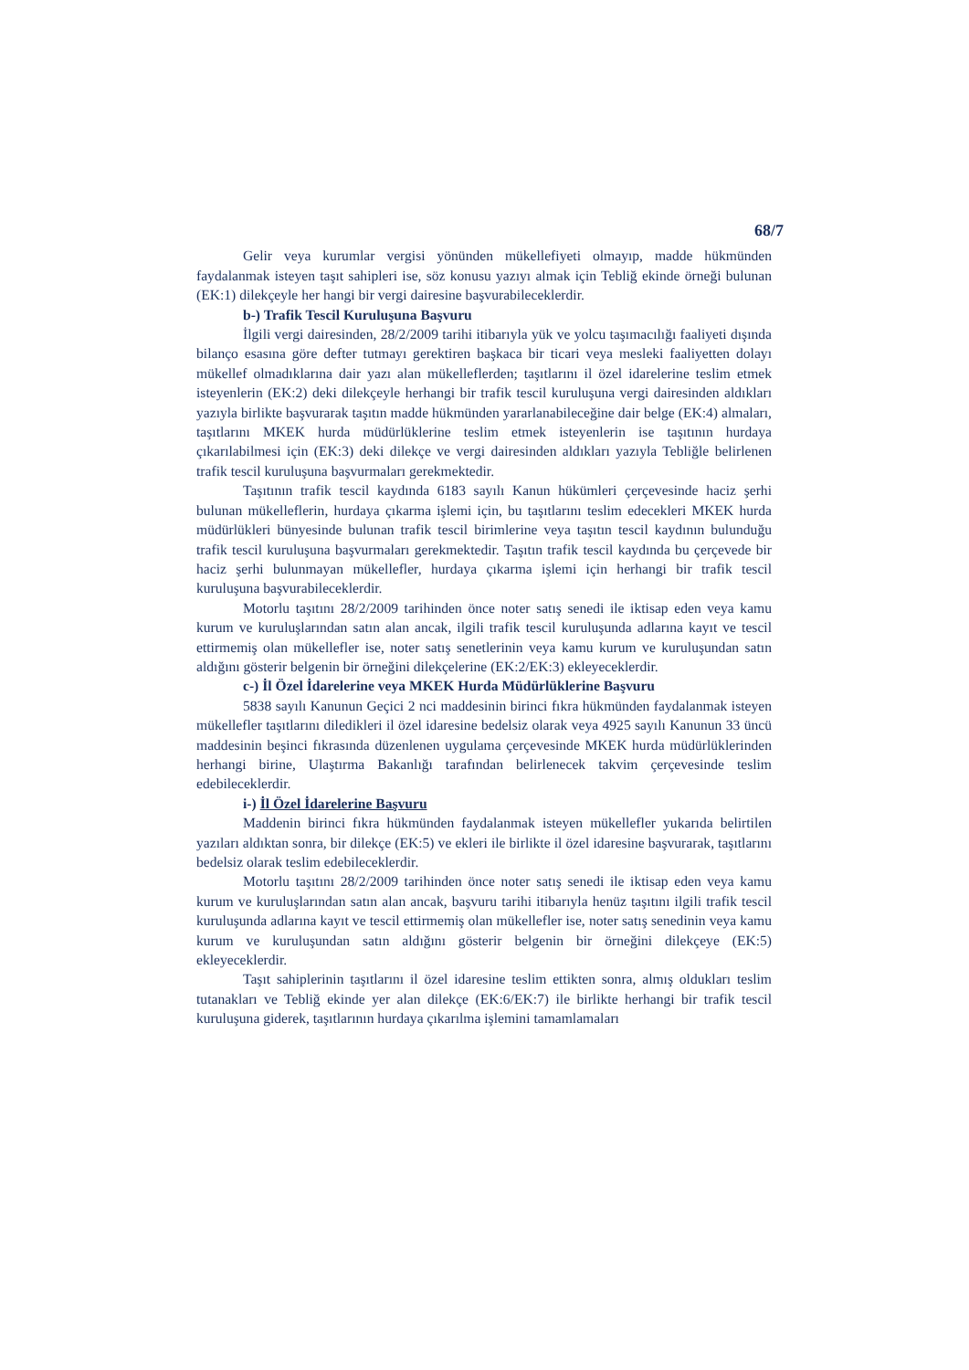68/7
Gelir veya kurumlar vergisi yönünden mükellefiyeti olmayıp, madde hükmünden faydalanmak isteyen taşıt sahipleri ise, söz konusu yazıyı almak için Tebliğ ekinde örneği bulunan (EK:1) dilekçeyle her hangi bir vergi dairesine başvurabileceklerdir.
b-) Trafik Tescil Kuruluşuna Başvuru
İlgili vergi dairesinden, 28/2/2009 tarihi itibarıyla yük ve yolcu taşımacılığı faaliyeti dışında bilanço esasına göre defter tutmayı gerektiren başkaca bir ticari veya mesleki faaliyetten dolayı mükellef olmadıklarına dair yazı alan mükelleflerden; taşıtlarını il özel idarelerine teslim etmek isteyenlerin (EK:2) deki dilekçeyle herhangi bir trafik tescil kuruluşuna vergi dairesinden aldıkları yazıyla birlikte başvurarak taşıtın madde hükmünden yararlanabileceğine dair belge (EK:4) almaları, taşıtlarını MKEK hurda müdürlüklerine teslim etmek isteyenlerin ise taşıtının hurdaya çıkarılabilmesi için (EK:3) deki dilekçe ve vergi dairesinden aldıkları yazıyla Tebliğle belirlenen trafik tescil kuruluşuna başvurmaları gerekmektedir.
Taşıtının trafik tescil kaydında 6183 sayılı Kanun hükümleri çerçevesinde haciz şerhi bulunan mükelleflerin, hurdaya çıkarma işlemi için, bu taşıtlarını teslim edecekleri MKEK hurda müdürlükleri bünyesinde bulunan trafik tescil birimlerine veya taşıtın tescil kaydının bulunduğu trafik tescil kuruluşuna başvurmaları gerekmektedir. Taşıtın trafik tescil kaydında bu çerçevede bir haciz şerhi bulunmayan mükellefler, hurdaya çıkarma işlemi için herhangi bir trafik tescil kuruluşuna başvurabileceklerdir.
Motorlu taşıtını 28/2/2009 tarihinden önce noter satış senedi ile iktisap eden veya kamu kurum ve kuruluşlarından satın alan ancak, ilgili trafik tescil kuruluşunda adlarına kayıt ve tescil ettirmemiş olan mükellefler ise, noter satış senetlerinin veya kamu kurum ve kuruluşundan satın aldığını gösterir belgenin bir örneğini dilekçelerine (EK:2/EK:3) ekleyeceklerdir.
c-) İl Özel İdarelerine veya MKEK Hurda Müdürlüklerine Başvuru
5838 sayılı Kanunun Geçici 2 nci maddesinin birinci fıkra hükmünden faydalanmak isteyen mükellefler taşıtlarını diledikleri il özel idaresine bedelsiz olarak veya 4925 sayılı Kanunun 33 üncü maddesinin beşinci fıkrasında düzenlenen uygulama çerçevesinde MKEK hurda müdürlüklerinden herhangi birine, Ulaştırma Bakanlığı tarafından belirlenecek takvim çerçevesinde teslim edebileceklerdir.
i-) İl Özel İdarelerine Başvuru
Maddenin birinci fıkra hükmünden faydalanmak isteyen mükellefler yukarıda belirtilen yazıları aldıktan sonra, bir dilekçe (EK:5) ve ekleri ile birlikte il özel idaresine başvurarak, taşıtlarını bedelsiz olarak teslim edebileceklerdir.
Motorlu taşıtını 28/2/2009 tarihinden önce noter satış senedi ile iktisap eden veya kamu kurum ve kuruluşlarından satın alan ancak, başvuru tarihi itibarıyla henüz taşıtını ilgili trafik tescil kuruluşunda adlarına kayıt ve tescil ettirmemiş olan mükellefler ise, noter satış senedinin veya kamu kurum ve kuruluşundan satın aldığını gösterir belgenin bir örneğini dilekçeye (EK:5) ekleyeceklerdir.
Taşıt sahiplerinin taşıtlarını il özel idaresine teslim ettikten sonra, almış oldukları teslim tutanakları ve Tebliğ ekinde yer alan dilekçe (EK:6/EK:7) ile birlikte herhangi bir trafik tescil kuruluşuna giderek, taşıtlarının hurdaya çıkarılma işlemini tamamlamaları